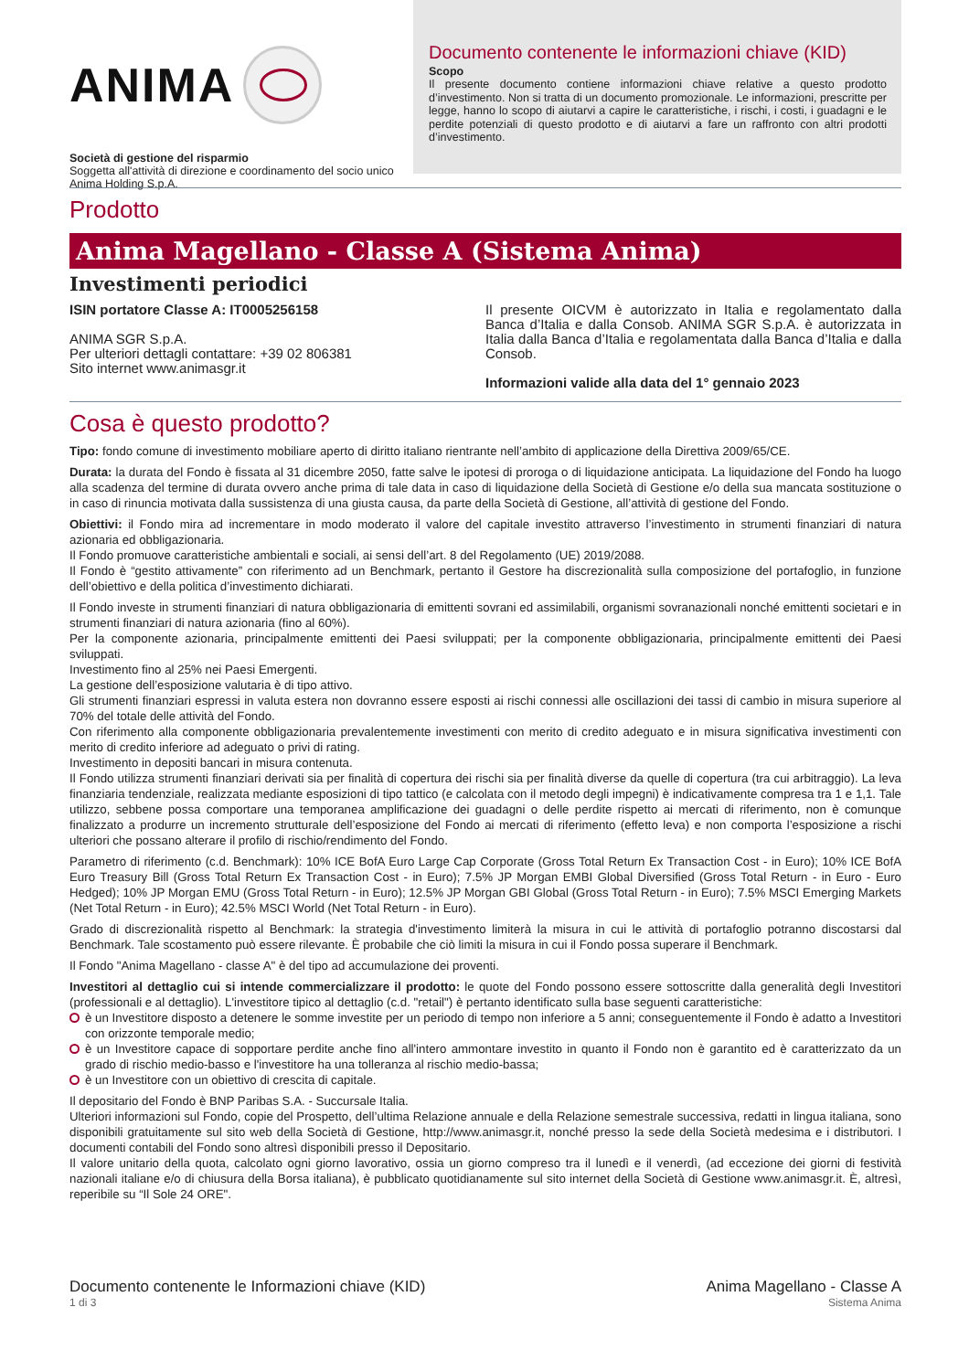ANIMA
Società di gestione del risparmio
Soggetta all'attività di direzione e coordinamento del socio unico Anima Holding S.p.A.
Documento contenente le informazioni chiave (KID)
Scopo
Il presente documento contiene informazioni chiave relative a questo prodotto d’investimento. Non si tratta di un documento promozionale. Le informazioni, prescritte per legge, hanno lo scopo di aiutarvi a capire le caratteristiche, i rischi, i costi, i guadagni e le perdite potenziali di questo prodotto e di aiutarvi a fare un raffronto con altri prodotti d’investimento.
Prodotto
Anima Magellano - Classe A (Sistema Anima)
Investimenti periodici
ISIN portatore Classe A: IT0005256158
ANIMA SGR S.p.A.
Per ulteriori dettagli contattare: +39 02 806381
Sito internet www.animasgr.it
Il presente OICVM è autorizzato in Italia e regolamentato dalla Banca d’Italia e dalla Consob. ANIMA SGR S.p.A. è autorizzata in Italia dalla Banca d’Italia e regolamentata dalla Banca d’Italia e dalla Consob.
Informazioni valide alla data del 1° gennaio 2023
Cosa è questo prodotto?
Tipo: fondo comune di investimento mobiliare aperto di diritto italiano rientrante nell’ambito di applicazione della Direttiva 2009/65/CE.
Durata: la durata del Fondo è fissata al 31 dicembre 2050, fatte salve le ipotesi di proroga o di liquidazione anticipata. La liquidazione del Fondo ha luogo alla scadenza del termine di durata ovvero anche prima di tale data in caso di liquidazione della Società di Gestione e/o della sua mancata sostituzione o in caso di rinuncia motivata dalla sussistenza di una giusta causa, da parte della Società di Gestione, all’attività di gestione del Fondo.
Obiettivi: il Fondo mira ad incrementare in modo moderato il valore del capitale investito attraverso l’investimento in strumenti finanziari di natura azionaria ed obbligazionaria.
Il Fondo promuove caratteristiche ambientali e sociali, ai sensi dell’art. 8 del Regolamento (UE) 2019/2088.
Il Fondo è “gestito attivamente” con riferimento ad un Benchmark, pertanto il Gestore ha discrezionalità sulla composizione del portafoglio, in funzione dell’obiettivo e della politica d’investimento dichiarati.
Il Fondo investe in strumenti finanziari di natura obbligazionaria di emittenti sovrani ed assimilabili, organismi sovranazionali nonché emittenti societari e in strumenti finanziari di natura azionaria (fino al 60%).
Per la componente azionaria, principalmente emittenti dei Paesi sviluppati; per la componente obbligazionaria, principalmente emittenti dei Paesi sviluppati.
Investimento fino al 25% nei Paesi Emergenti.
La gestione dell’esposizione valutaria è di tipo attivo.
Gli strumenti finanziari espressi in valuta estera non dovranno essere esposti ai rischi connessi alle oscillazioni dei tassi di cambio in misura superiore al 70% del totale delle attività del Fondo.
Con riferimento alla componente obbligazionaria prevalentemente investimenti con merito di credito adeguato e in misura significativa investimenti con merito di credito inferiore ad adeguato o privi di rating.
Investimento in depositi bancari in misura contenuta.
Il Fondo utilizza strumenti finanziari derivati sia per finalità di copertura dei rischi sia per finalità diverse da quelle di copertura (tra cui arbitraggio). La leva finanziaria tendenziale, realizzata mediante esposizioni di tipo tattico (e calcolata con il metodo degli impegni) è indicativamente compresa tra 1 e 1,1. Tale utilizzo, sebbene possa comportare una temporanea amplificazione dei guadagni o delle perdite rispetto ai mercati di riferimento, non è comunque finalizzato a produrre un incremento strutturale dell’esposizione del Fondo ai mercati di riferimento (effetto leva) e non comporta l’esposizione a rischi ulteriori che possano alterare il profilo di rischio/rendimento del Fondo.
Parametro di riferimento (c.d. Benchmark): 10% ICE BofA Euro Large Cap Corporate (Gross Total Return Ex Transaction Cost - in Euro); 10% ICE BofA Euro Treasury Bill (Gross Total Return Ex Transaction Cost - in Euro); 7.5% JP Morgan EMBI Global Diversified (Gross Total Return - in Euro - Euro Hedged); 10% JP Morgan EMU (Gross Total Return - in Euro); 12.5% JP Morgan GBI Global (Gross Total Return - in Euro); 7.5% MSCI Emerging Markets (Net Total Return - in Euro); 42.5% MSCI World (Net Total Return - in Euro).
Grado di discrezionalità rispetto al Benchmark: la strategia d'investimento limiterà la misura in cui le attività di portafoglio potranno discostarsi dal Benchmark. Tale scostamento può essere rilevante. È probabile che ciò limiti la misura in cui il Fondo possa superare il Benchmark.
Il Fondo "Anima Magellano - classe A" è del tipo ad accumulazione dei proventi.
Investitori al dettaglio cui si intende commercializzare il prodotto: le quote del Fondo possono essere sottoscritte dalla generalità degli Investitori (professionali e al dettaglio). L'investitore tipico al dettaglio (c.d. "retail") è pertanto identificato sulla base seguenti caratteristiche:
è un Investitore disposto a detenere le somme investite per un periodo di tempo non inferiore a 5 anni; conseguentemente il Fondo è adatto a Investitori con orizzonte temporale medio;
è un Investitore capace di sopportare perdite anche fino all'intero ammontare investito in quanto il Fondo non è garantito ed è caratterizzato da un grado di rischio medio-basso e l'investitore ha una tolleranza al rischio medio-bassa;
è un Investitore con un obiettivo di crescita di capitale.
Il depositario del Fondo è BNP Paribas S.A. - Succursale Italia.
Ulteriori informazioni sul Fondo, copie del Prospetto, dell’ultima Relazione annuale e della Relazione semestrale successiva, redatti in lingua italiana, sono disponibili gratuitamente sul sito web della Società di Gestione, http://www.animasgr.it, nonché presso la sede della Società medesima e i distributori. I documenti contabili del Fondo sono altresì disponibili presso il Depositario.
Il valore unitario della quota, calcolato ogni giorno lavorativo, ossia un giorno compreso tra il lunedì e il venerdì, (ad eccezione dei giorni di festività nazionali italiane e/o di chiusura della Borsa italiana), è pubblicato quotidianamente sul sito internet della Società di Gestione www.animasgr.it. È, altresì, reperibile su “Il Sole 24 ORE".
Documento contenente le Informazioni chiave (KID)
1 di 3
Anima Magellano - Classe A
Sistema Anima